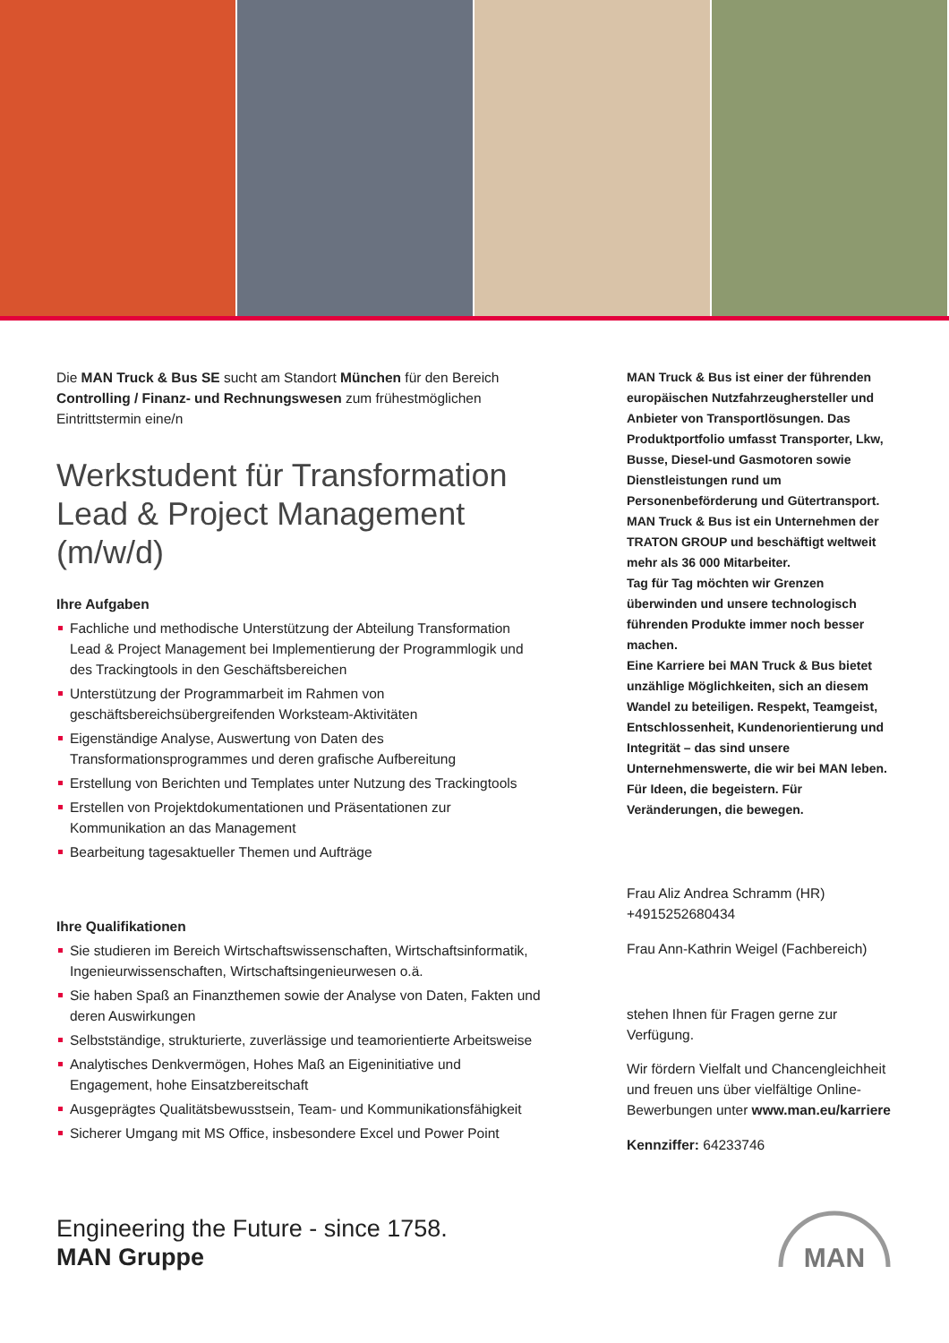Die MAN Truck & Bus SE sucht am Standort München für den Bereich Controlling / Finanz- und Rechnungswesen zum frühestmöglichen Eintrittstermin eine/n
Werkstudent für Transformation Lead & Project Management (m/w/d)
Ihre Aufgaben
Fachliche und methodische Unterstützung der Abteilung Transformation Lead & Project Management bei Implementierung der Programmlogik und des Trackingtools in den Geschäftsbereichen
Unterstützung der Programmarbeit im Rahmen von geschäftsbereichsübergreifenden Worksteam-Aktivitäten
Eigenständige Analyse, Auswertung von Daten des Transformationsprogrammes und deren grafische Aufbereitung
Erstellung von Berichten und Templates unter Nutzung des Trackingtools
Erstellen von Projektdokumentationen und Präsentationen zur Kommunikation an das Management
Bearbeitung tagesaktueller Themen und Aufträge
Ihre Qualifikationen
Sie studieren im Bereich Wirtschaftswissenschaften, Wirtschaftsinformatik, Ingenieurwissenschaften, Wirtschaftsingenieurwesen o.ä.
Sie haben Spaß an Finanzthemen sowie der Analyse von Daten, Fakten und deren Auswirkungen
Selbstständige, strukturierte, zuverlässige und teamorientierte Arbeitsweise
Analytisches Denkvermögen, Hohes Maß an Eigeninitiative und Engagement, hohe Einsatzbereitschaft
Ausgeprägtes Qualitätsbewusstsein, Team- und Kommunikationsfähigkeit
Sicherer Umgang mit MS Office, insbesondere Excel und Power Point
MAN Truck & Bus ist einer der führenden europäischen Nutzfahrzeughersteller und Anbieter von Transportlösungen. Das Produktportfolio umfasst Transporter, Lkw, Busse, Diesel-und Gasmotoren sowie Dienstleistungen rund um Personenbeförderung und Gütertransport. MAN Truck & Bus ist ein Unternehmen der TRATON GROUP und beschäftigt weltweit mehr als 36 000 Mitarbeiter.
Tag für Tag möchten wir Grenzen überwinden und unsere technologisch führenden Produkte immer noch besser machen.
Eine Karriere bei MAN Truck & Bus bietet unzählige Möglichkeiten, sich an diesem Wandel zu beteiligen. Respekt, Teamgeist, Entschlossenheit, Kundenorientierung und Integrität – das sind unsere Unternehmenswerte, die wir bei MAN leben. Für Ideen, die begeistern. Für Veränderungen, die bewegen.
Frau Aliz Andrea Schramm (HR)
+4915252680434
Frau Ann-Kathrin Weigel (Fachbereich)
stehen Ihnen für Fragen gerne zur Verfügung.
Wir fördern Vielfalt und Chancengleichheit und freuen uns über vielfältige Online-Bewerbungen unter www.man.eu/karriere
Kennziffer: 64233746
Engineering the Future - since 1758.
MAN Gruppe
MAN